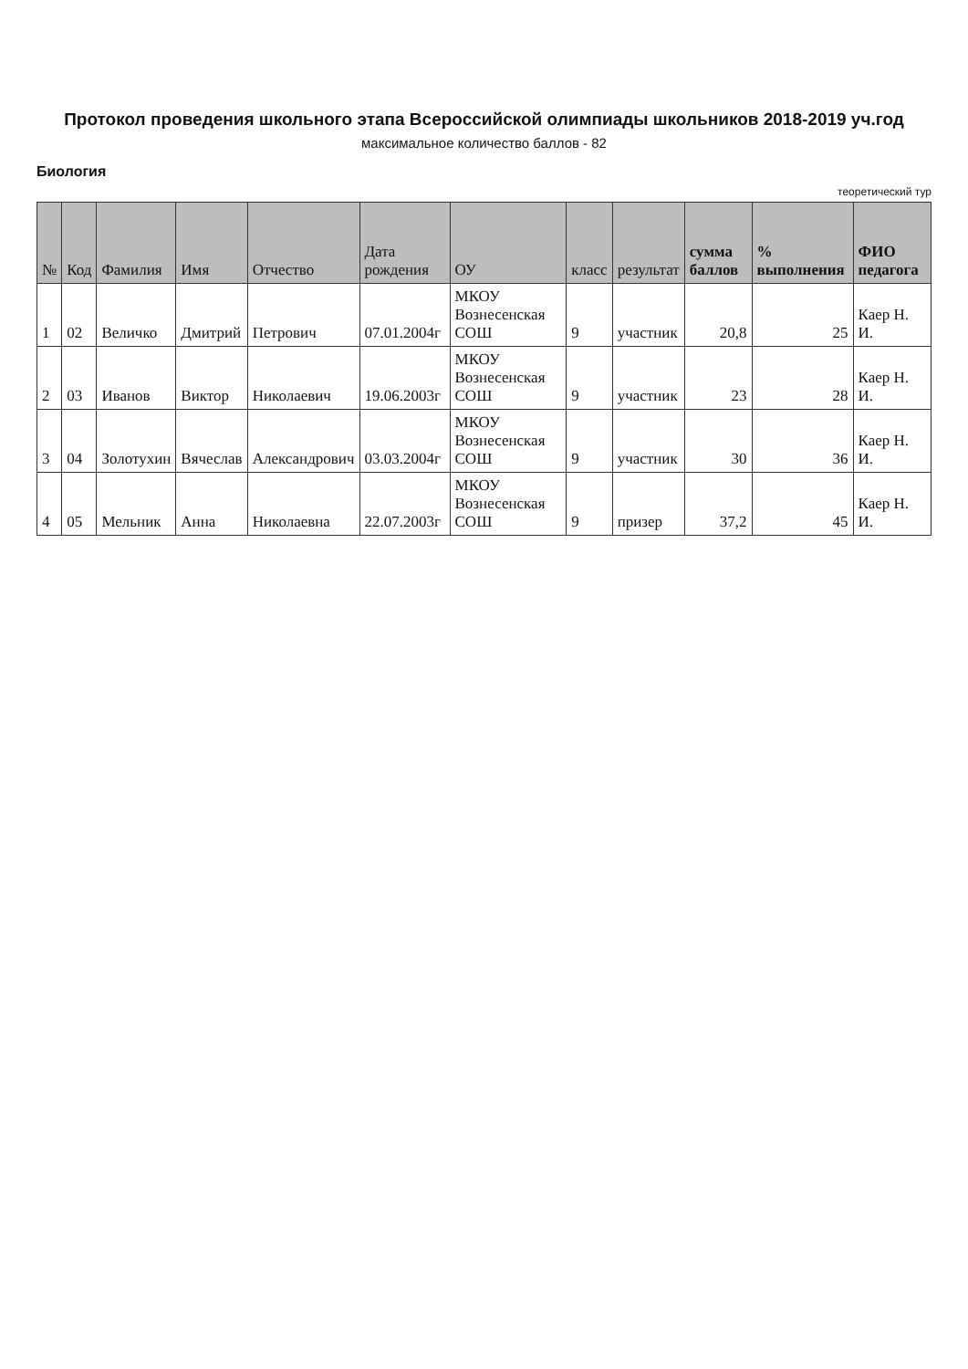Протокол проведения школьного этапа Всероссийской олимпиады школьников 2018-2019 уч.год
максимальное количество баллов - 82
Биология
теоретический тур
| № | Код | Фамилия | Имя | Отчество | Дата рождения | ОУ | класс | результат | сумма баллов | % выполнения | ФИО педагога |
| --- | --- | --- | --- | --- | --- | --- | --- | --- | --- | --- | --- |
| 1 | 02 | Величко | Дмитрий | Петрович | 07.01.2004г | МКОУ Вознесенская СОШ | 9 | участник | 20,8 | 25 | Каер Н. И. |
| 2 | 03 | Иванов | Виктор | Николаевич | 19.06.2003г | МКОУ Вознесенская СОШ | 9 | участник | 23 | 28 | Каер Н. И. |
| 3 | 04 | Золотухин | Вячеслав | Александрович | 03.03.2004г | МКОУ Вознесенская СОШ | 9 | участник | 30 | 36 | Каер Н. И. |
| 4 | 05 | Мельник | Анна | Николаевна | 22.07.2003г | МКОУ Вознесенская СОШ | 9 | призер | 37,2 | 45 | Каер Н. И. |